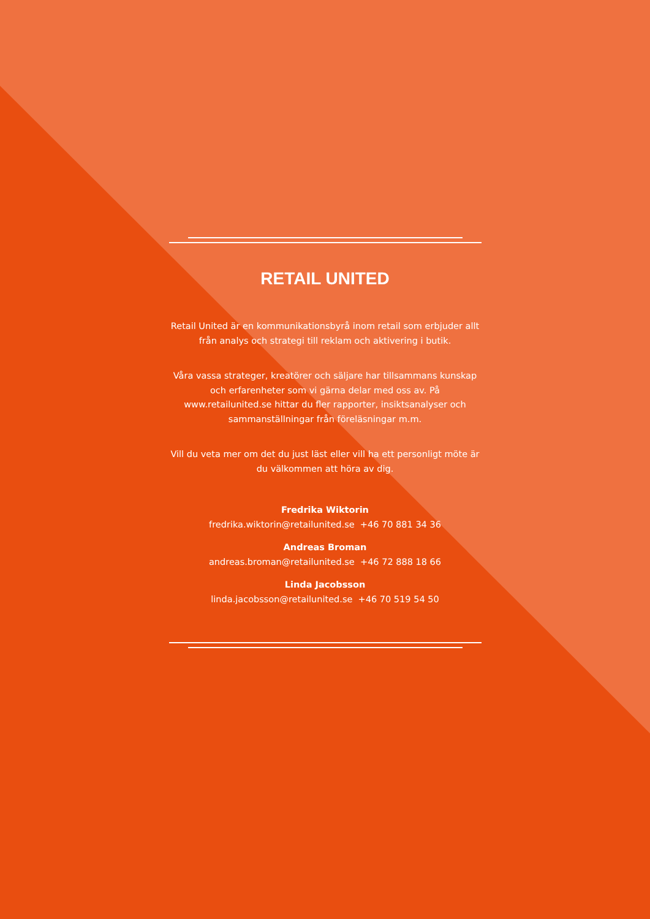RETAIL UNITED
Retail United är en kommunikationsbyrå inom retail som erbjuder allt från analys och strategi till reklam och aktivering i butik.
Våra vassa strateger, kreatörer och säljare har tillsammans kunskap och erfarenheter som vi gärna delar med oss av. På www.retailunited.se hittar du fler rapporter, insiktsanalyser och sammanställningar från föreläsningar m.m.
Vill du veta mer om det du just läst eller vill ha ett personligt möte är du välkommen att höra av dig.
Fredrika Wiktorin
fredrika.wiktorin@retailunited.se +46 70 881 34 36
Andreas Broman
andreas.broman@retailunited.se +46 72 888 18 66
Linda Jacobsson
linda.jacobsson@retailunited.se +46 70 519 54 50